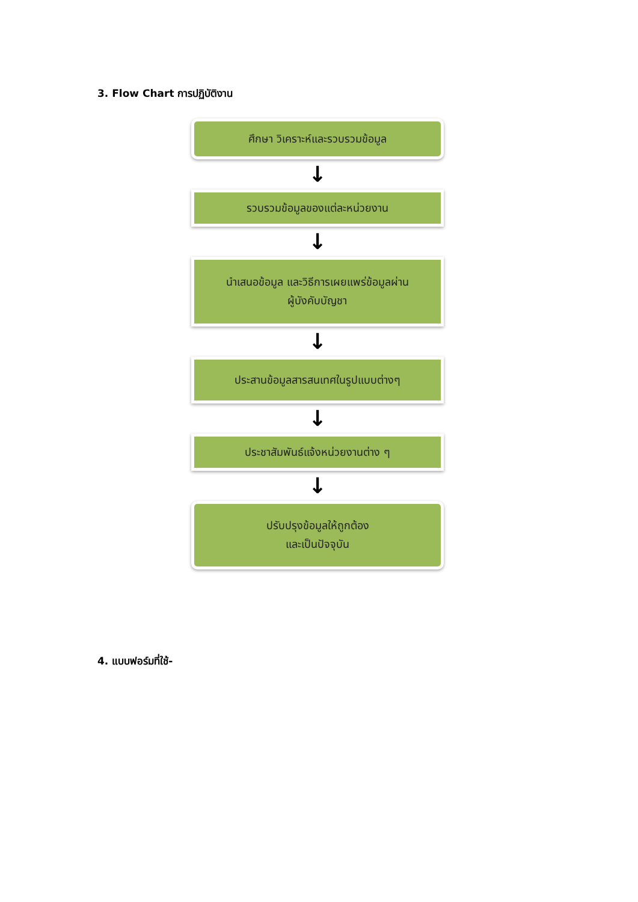3. Flow Chart การปฏิบัติงาน
ศึกษา วิเคราะห์และรวบรวมข้อมูล
↓
รวบรวมข้อมูลของแต่ละหน่วยงาน
↓
นำเสนอข้อมูล และวิธีการเผยแพร่ข้อมูลผ่าน
ผู้บังคับบัญชา
↓
ประสานข้อมูลสารสนเทศในรูปแบบต่างๆ
↓
ประชาสัมพันธ์แจ้งหน่วยงานต่าง ๆ
↓
ปรับปรุงข้อมูลให้ถูกต้อง
และเป็นปัจจุบัน
4. แบบฟอร์มที่ใช้-